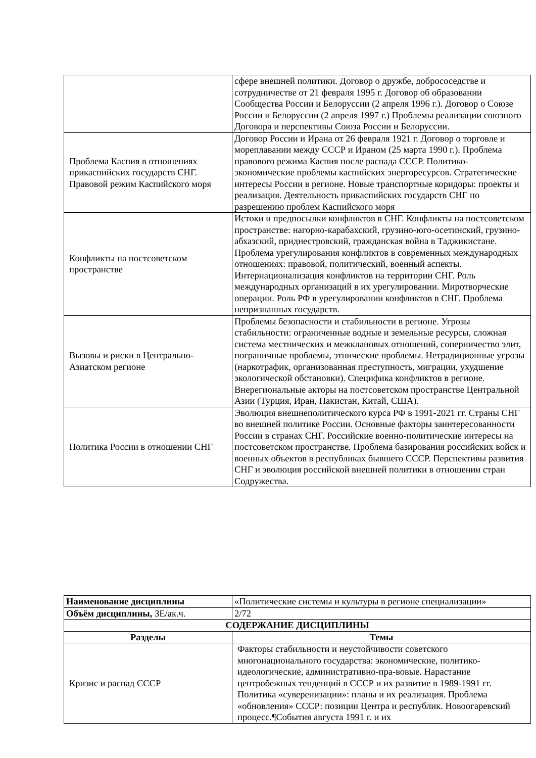| | сфере внешней политики. Договор о дружбе, добрососедстве и сотрудничестве от 21 февраля 1995 г. Договор об образовании Сообщества России и Белоруссии (2 апреля 1996 г.). Договор о Союзе России и Белоруссии (2 апреля 1997 г.) Проблемы реализации союзного Договора и перспективы Союза России и Белоруссии. |
| Проблема Каспия в отношениях прикаспийских государств СНГ. Правовой режим Каспийского моря | Договор России и Ирана от 26 февраля 1921 г. Договор о торговле и мореплавании между СССР и Ираном (25 марта 1990 г.). Проблема правового режима Каспия после распада СССР. Политико-экономические проблемы каспийских энергоресурсов. Стратегические интересы России в регионе. Новые транспортные коридоры: проекты и реализация. Деятельность прикаспийских государств СНГ по разрешению проблем Каспийского моря |
| Конфликты на постсоветском пространстве | Истоки и предпосылки конфликтов в СНГ. Конфликты на постсоветском пространстве: нагорно-карабахский, грузино-юго-осетинский, грузино-абхазский, приднестровский, гражданская война в Таджикистане. Проблема урегулирования конфликтов в современных международных отношениях: правовой, политический, военный аспекты. Интернационализация конфликтов на территории СНГ. Роль международных организаций в их урегулировании. Миротворческие операции. Роль РФ в урегулировании конфликтов в СНГ. Проблема непризнанных государств. |
| Вызовы и риски в Центрально-Азиатском регионе | Проблемы безопасности и стабильности в регионе. Угрозы стабильности: ограниченные водные и земельные ресурсы, сложная система местнических и межклановых отношений, соперничество элит, пограничные проблемы, этнические проблемы. Нетрадиционные угрозы (наркотрафик, организованная преступность, миграции, ухудшение экологической обстановки). Специфика конфликтов в регионе. Внерегиональные акторы на постсоветском пространстве Центральной Азии (Турция, Иран, Пакистан, Китай, США). |
| Политика России в отношении СНГ | Эволюция внешнеполитического курса РФ в 1991-2021 гг. Страны СНГ во внешней политике России. Основные факторы заинтересованности России в странах СНГ. Российские военно-политические интересы на постсоветском пространстве. Проблема базирования российских войск и военных объектов в республиках бывшего СССР. Перспективы развития СНГ и эволюция российской внешней политики в отношении стран Содружества. |
| Наименование дисциплины | «Политические системы и культуры в регионе специализации» |
| Объём дисциплины, ЗЕ/ак.ч. | 2/72 |
| СОДЕРЖАНИЕ ДИСЦИПЛИНЫ | |
| Разделы | Темы |
| Кризис и распад СССР | Факторы стабильности и неустойчивости советского многонационального государства: экономические, политико-идеологические, административно-пра-вовые. Нарастание центробежных тенденций в СССР и их развитие в 1989-1991 гг. Политика «суверенизации»: планы и их реализация. Проблема «обновления» СССР: позиции Центра и республик. Новоогаревский процесс.¶События августа 1991 г. и их |